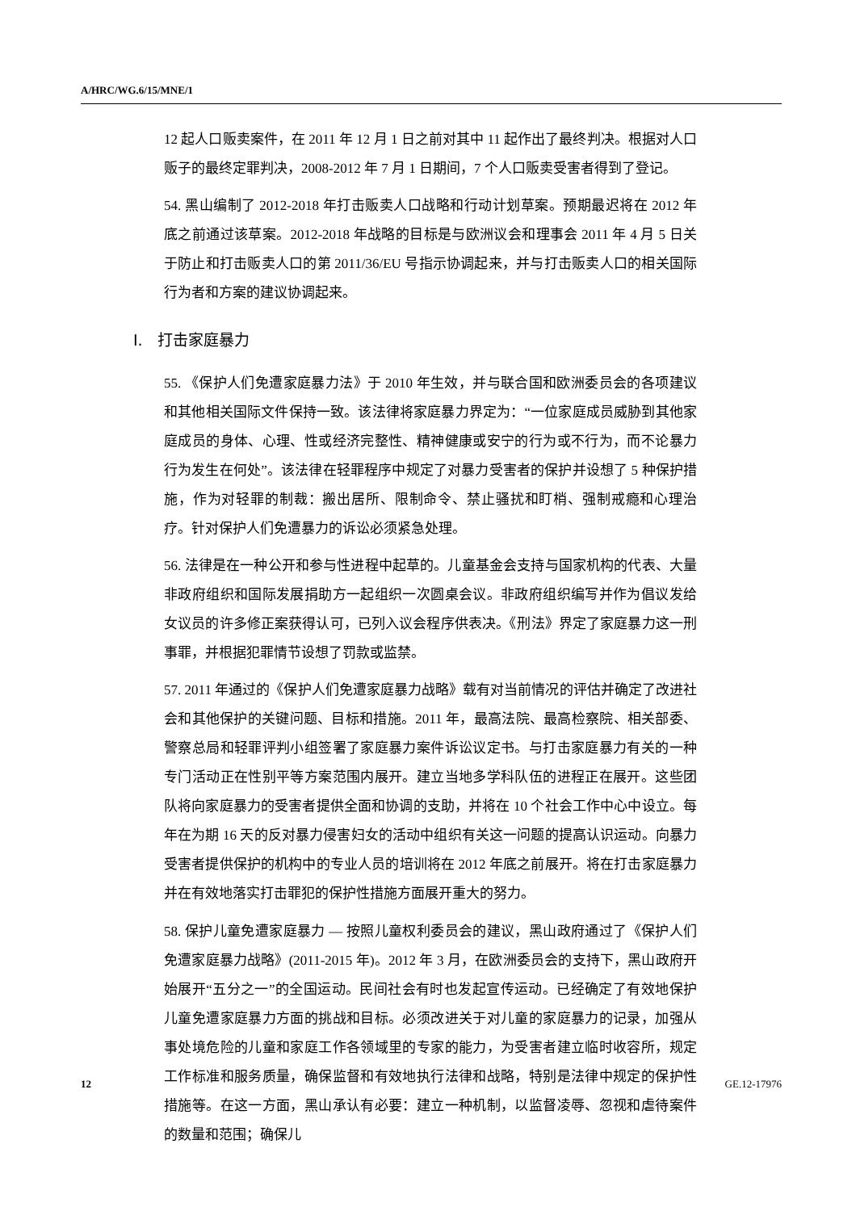A/HRC/WG.6/15/MNE/1
12 起人口贩卖案件，在 2011 年 12 月 1 日之前对其中 11 起作出了最终判决。根据对人口贩子的最终定罪判决，2008-2012 年 7 月 1 日期间，7 个人口贩卖受害者得到了登记。
54. 黑山编制了 2012-2018 年打击贩卖人口战略和行动计划草案。预期最迟将在 2012 年底之前通过该草案。2012-2018 年战略的目标是与欧洲议会和理事会 2011 年 4 月 5 日关于防止和打击贩卖人口的第 2011/36/EU 号指示协调起来，并与打击贩卖人口的相关国际行为者和方案的建议协调起来。
I. 打击家庭暴力
55. 《保护人们免遭家庭暴力法》于 2010 年生效，并与联合国和欧洲委员会的各项建议和其他相关国际文件保持一致。该法律将家庭暴力界定为：“一位家庭成员威胁到其他家庭成员的身体、心理、性或经济完整性、精神健康或安宁的行为或不行为，而不论暴力行为发生在何处”。该法律在轻罪程序中规定了对暴力受害者的保护并设想了 5 种保护措施，作为对轻罪的制裁：搬出居所、限制命令、禁止骚扰和盯梢、强制戒瘾和心理治疗。针对保护人们免遭暴力的诉讼必须紧急处理。
56. 法律是在一种公开和参与性进程中起草的。儿童基金会支持与国家机构的代表、大量非政府组织和国际发展捐助方一起组织一次圆桌会议。非政府组织编写并作为倡议发给女议员的许多修正案获得认可，已列入议会程序供表决。《刑法》界定了家庭暴力这一刑事罪，并根据犯罪情节设想了罚款或监禁。
57. 2011 年通过的《保护人们免遭家庭暴力战略》载有对当前情况的评估并确定了改进社会和其他保护的关键问题、目标和措施。2011 年，最高法院、最高检察院、相关部委、警察总局和轻罪评判小组签署了家庭暴力案件诉讼议定书。与打击家庭暴力有关的一种专门活动正在性别平等方案范围内展开。建立当地多学科队伍的进程正在展开。这些团队将向家庭暴力的受害者提供全面和协调的支助，并将在 10 个社会工作中心中设立。每年在为期 16 天的反对暴力侵害妇女的活动中组织有关这一问题的提高认识运动。向暴力受害者提供保护的机构中的专业人员的培训将在 2012 年底之前展开。将在打击家庭暴力并在有效地落实打击罪犯的保护性措施方面展开重大的努力。
58. 保护儿童免遭家庭暴力 — 按照儿童权利委员会的建议，黑山政府通过了《保护人们免遭家庭暴力战略》(2011-2015 年)。2012 年 3 月，在欧洲委员会的支持下，黑山政府开始展开“五分之一”的全国运动。民间社会有时也发起宣传运动。已经确定了有效地保护儿童免遭家庭暴力方面的挑战和目标。必须改进关于对儿童的家庭暴力的记录，加强从事处境危险的儿童和家庭工作各领域里的专家的能力，为受害者建立临时收容所，规定工作标准和服务质量，确保监督和有效地执行法律和战略，特别是法律中规定的保护性措施等。在这一方面，黑山承认有必要：建立一种机制，以监督凌辱、忽视和虐待案件的数量和范围；确保儿
12 GE.12-17976